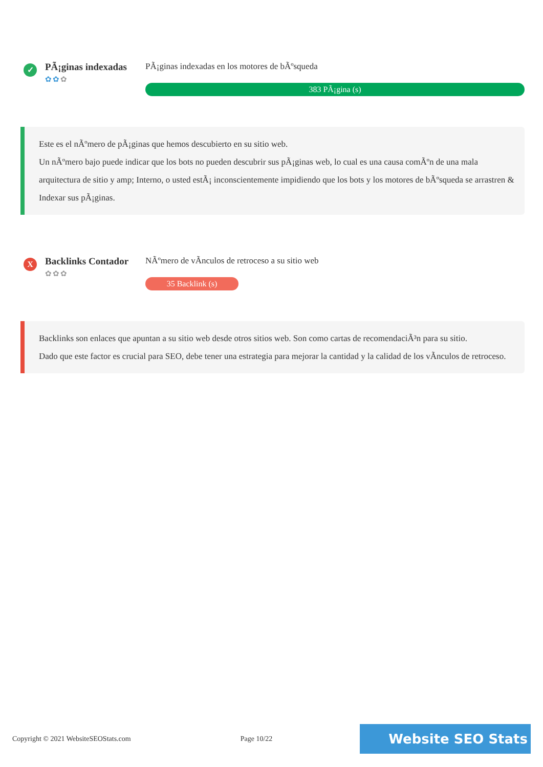✓
PÃ¡ginas indexadas
✿✿✿
PÃ¡ginas indexadas en los motores de bÃºsqueda
383 PÃ¡gina (s)
Este es el nÃºmero de pÃ¡ginas que hemos descubierto en su sitio web.
Un nÃºmero bajo puede indicar que los bots no pueden descubrir sus pÃ¡ginas web, lo cual es una causa comÃºn de una mala arquitectura de sitio y amp; Interno, o usted estÃ¡ inconscientemente impidiendo que los bots y los motores de bÃºsqueda se arrastren & Indexar sus pÃ¡ginas.
X
Backlinks Contador
✿✿✿
NÃºmero de vÃnculos de retroceso a su sitio web
35 Backlink (s)
Backlinks son enlaces que apuntan a su sitio web desde otros sitios web. Son como cartas de recomendaciÃ³n para su sitio.
Dado que este factor es crucial para SEO, debe tener una estrategia para mejorar la cantidad y la calidad de los vÃnculos de retroceso.
Copyright © 2021 WebsiteSEOStats.com Page 10/22 Website SEO Stats